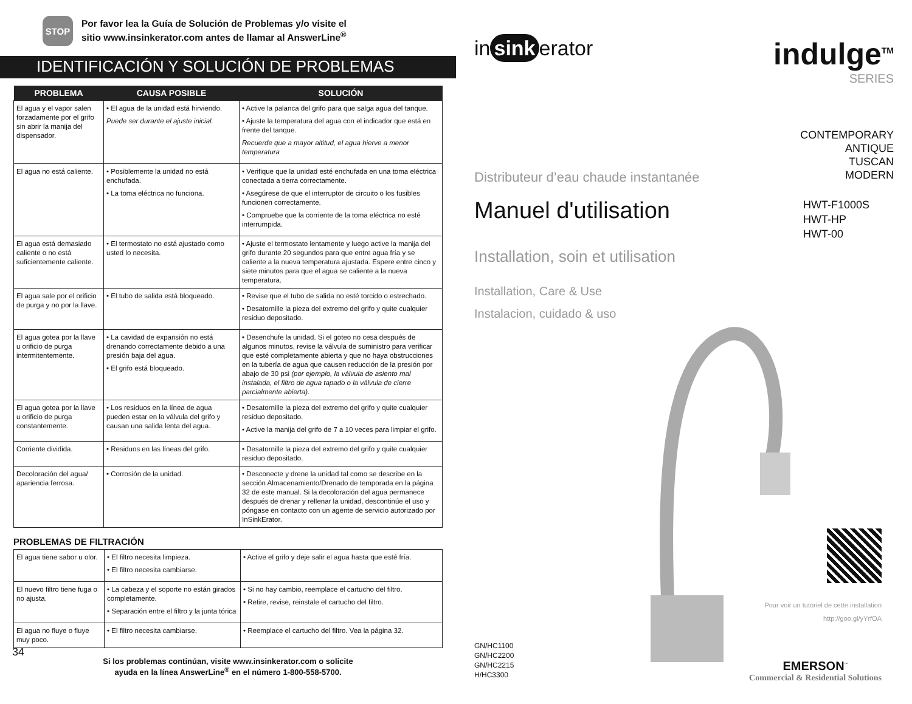STOP
Por favor lea la Guía de Solución de Problemas y/o visite el
sitio www.insinkerator.com antes de llamar al AnswerLine<sup>®</sup>
IDENTIFICACIÓN Y SOLUCIÓN DE PROBLEMAS
| PROBLEMA | CAUSA POSIBLE | SOLUCIÓN |
| --- | --- | --- |
| El agua y el vapor salen forzadamente por el grifo sin abrir la manija del dispensador. | • El agua de la unidad está hirviendo. Puede ser durante el ajuste inicial. | • Active la palanca del grifo para que salga agua del tanque. • Ajuste la temperatura del agua con el indicador que está en frente del tanque. Recuerde que a mayor altitud, el agua hierve a menor temperatura |
| El agua no está caliente. | • Posiblemente la unidad no está enchufada. • La toma eléctrica no funciona. | • Verifique que la unidad esté enchufada en una toma eléctrica conectada a tierra correctamente. • Asegúrese de que el interruptor de circuito o los fusibles funcionen correctamente. • Compruebe que la corriente de la toma eléctrica no esté interrumpida. |
| El agua está demasiado caliente o no está suficientemente caliente. | • El termostato no está ajustado como usted lo necesita. | • Ajuste el termostato lentamente y luego active la manija del grifo durante 20 segundos para que entre agua fría y se caliente a la nueva temperatura ajustada. Espere entre cinco y siete minutos para que el agua se caliente a la nueva temperatura. |
| El agua sale por el orificio de purga y no por la llave. | • El tubo de salida está bloqueado. | • Revise que el tubo de salida no esté torcido o estrechado. • Desatornille la pieza del extremo del grifo y quite cualquier residuo depositado. |
| El agua gotea por la llave u orificio de purga intermitentemente. | • La cavidad de expansión no está drenando correctamente debido a una presión baja del agua. • El grifo está bloqueado. | • Desenchufe la unidad. Si el goteo no cesa después de algunos minutos, revise la válvula de suministro para verificar que esté completamente abierta y que no haya obstrucciones en la tubería de agua que causen reducción de la presión por abajo de 30 psi (por ejemplo, la válvula de asiento mal instalada, el filtro de agua tapado o la válvula de cierre parcialmente abierta). |
| El agua gotea por la llave u orificio de purga constantemente. | • Los residuos en la línea de agua pueden estar en la válvula del grifo y causan una salida lenta del agua. | • Desatornille la pieza del extremo del grifo y quite cualquier residuo depositado. • Active la manija del grifo de 7 a 10 veces para limpiar el grifo. |
| Corriente dividida. | • Residuos en las líneas del grifo. | • Desatornille la pieza del extremo del grifo y quite cualquier residuo depositado. |
| Decoloración del agua/ apariencia ferrosa. | • Corrosión de la unidad. | • Desconecte y drene la unidad tal como se describe en la sección Almacenamiento/Drenado de temporada en la página 32 de este manual. Si la decoloración del agua permanece después de drenar y rellenar la unidad, descontinúe el uso y póngase en contacto con un agente de servicio autorizado por InSinkErator. |
PROBLEMAS DE FILTRACIÓN
| El agua tiene sabor u olor. | • El filtro necesita limpieza. • El filtro necesita cambiarse. | • Active el grifo y deje salir el agua hasta que esté fría. |
| El nuevo filtro tiene fuga o no ajusta. | • La cabeza y el soporte no están girados completamente. • Separación entre el filtro y la junta tórica | • Si no hay cambio, reemplace el cartucho del filtro. • Retire, revise, reinstale el cartucho del filtro. |
| El agua no fluye o fluye muy poco. | • El filtro necesita cambiarse. | • Reemplace el cartucho del filtro. Vea la página 32. |
Si los problemas continúan, visite www.insinkerator.com o solicite
ayuda en la línea AnswerLine<sup>®</sup> en el número 1-800-558-5700.
34
in sink erator
indulge<sup>TM</sup>
SERIES
CONTEMPORARY
ANTIQUE
TUSCAN
MODERN
Distributeur d’eau chaude instantanée
Manuel d'utilisation
HWT-F1000S
HWT-HP
HWT-00
Installation, soin et utilisation
Installation, Care & Use
Instalacion, cuidado & uso
Pour voir un tutoriel de cette installation
http://goo.gl/yYrfOA
GN/HC1100
GN/HC2200
GN/HC2215
H/HC3300
EMERSON<sup>™</sup>
Commercial & Residential Solutions